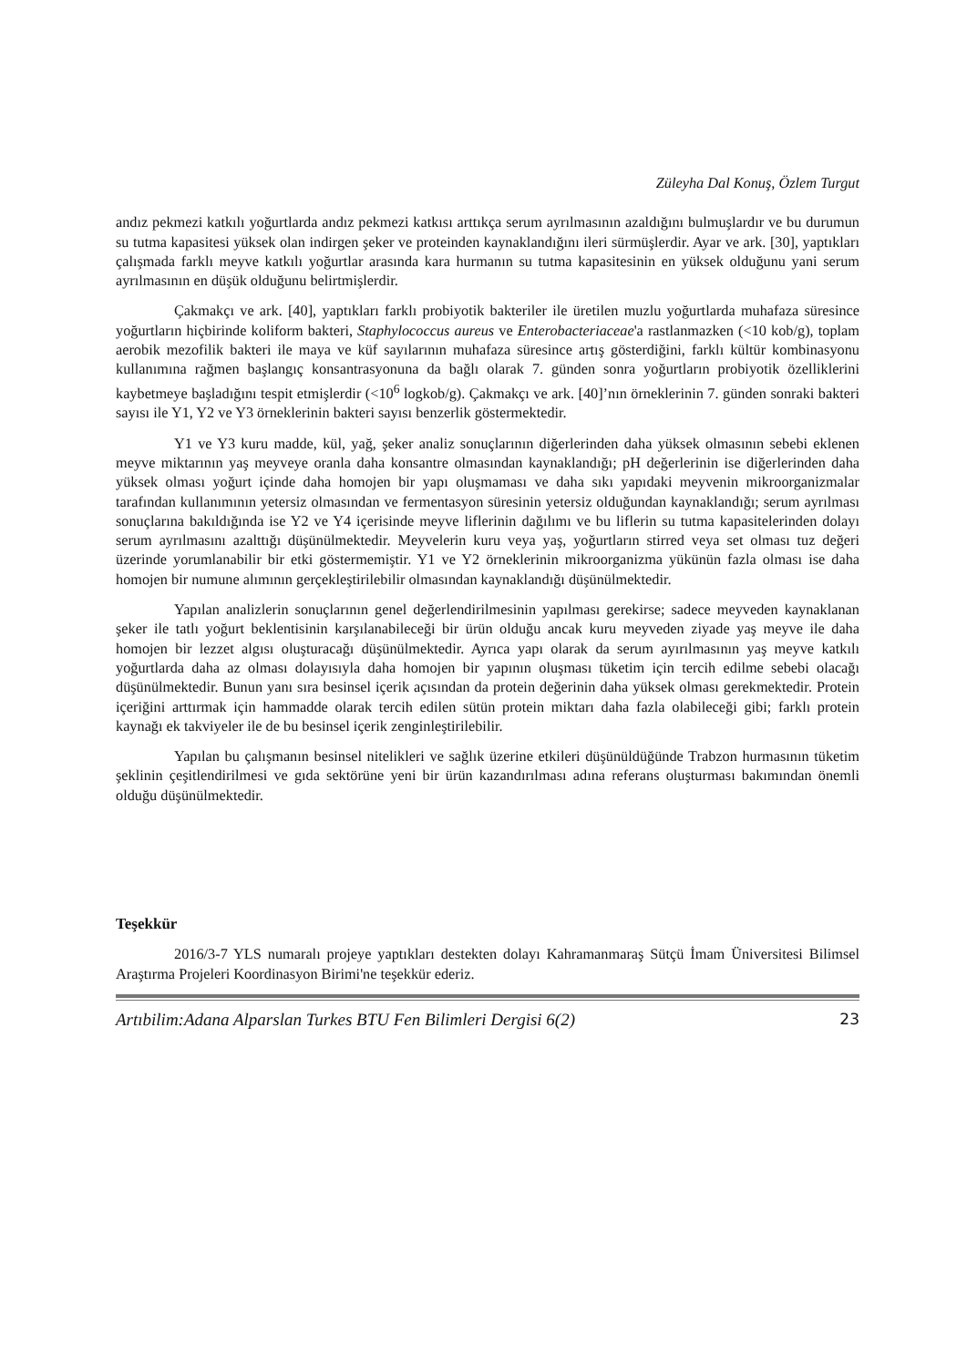Züleyha Dal Konuş, Özlem Turgut
andız pekmezi katkılı yoğurtlarda andız pekmezi katkısı arttıkça serum ayrılmasının azaldığını bulmuşlardır ve bu durumun su tutma kapasitesi yüksek olan indirgen şeker ve proteinden kaynaklandığını ileri sürmüşlerdir. Ayar ve ark. [30], yaptıkları çalışmada farklı meyve katkılı yoğurtlar arasında kara hurmanın su tutma kapasitesinin en yüksek olduğunu yani serum ayrılmasının en düşük olduğunu belirtmişlerdir.
Çakmakçı ve ark. [40], yaptıkları farklı probiyotik bakteriler ile üretilen muzlu yoğurtlarda muhafaza süresince yoğurtların hiçbirinde koliform bakteri, Staphylococcus aureus ve Enterobacteriaceae'a rastlanmazken (<10 kob/g), toplam aerobik mezofilik bakteri ile maya ve küf sayılarının muhafaza süresince artış gösterdiğini, farklı kültür kombinasyonu kullanımına rağmen başlangıç konsantrasyonuna da bağlı olarak 7. günden sonra yoğurtların probiyotik özelliklerini kaybetmeye başladığını tespit etmişlerdir (<10<sup>6</sup> logkob/g). Çakmakçı ve ark. [40]’nın örneklerinin 7. günden sonraki bakteri sayısı ile Y1, Y2 ve Y3 örneklerinin bakteri sayısı benzerlik göstermektedir.
Y1 ve Y3 kuru madde, kül, yağ, şeker analiz sonuçlarının diğerlerinden daha yüksek olmasının sebebi eklenen meyve miktarının yaş meyveye oranla daha konsantre olmasından kaynaklandığı; pH değerlerinin ise diğerlerinden daha yüksek olması yoğurt içinde daha homojen bir yapı oluşmaması ve daha sıkı yapıdaki meyvenin mikroorganizmalar tarafından kullanımının yetersiz olmasından ve fermentasyon süresinin yetersiz olduğundan kaynaklandığı; serum ayrılması sonuçlarına bakıldığında ise Y2 ve Y4 içerisinde meyve liflerinin dağılımı ve bu liflerin su tutma kapasitelerinden dolayı serum ayrılmasını azalttığı düşünülmektedir. Meyvelerin kuru veya yaş, yoğurtların stirred veya set olması tuz değeri üzerinde yorumlanabilir bir etki göstermemiştir. Y1 ve Y2 örneklerinin mikroorganizma yükünün fazla olması ise daha homojen bir numune alımının gerçekleştirilebilir olmasından kaynaklandığı düşünülmektedir.
Yapılan analizlerin sonuçlarının genel değerlendirilmesinin yapılması gerekirse; sadece meyveden kaynaklanan şeker ile tatlı yoğurt beklentisinin karşılanabileceği bir ürün olduğu ancak kuru meyveden ziyade yaş meyve ile daha homojen bir lezzet algısı oluşturacağı düşünülmektedir. Ayrıca yapı olarak da serum ayırılmasının yaş meyve katkılı yoğurtlarda daha az olması dolayısıyla daha homojen bir yapının oluşması tüketim için tercih edilme sebebi olacağı düşünülmektedir. Bunun yanı sıra besinsel içerik açısından da protein değerinin daha yüksek olması gerekmektedir. Protein içeriğini arttırmak için hammadde olarak tercih edilen sütün protein miktarı daha fazla olabileceği gibi; farklı protein kaynağı ek takviyeler ile de bu besinsel içerik zenginleştirilebilir.
Yapılan bu çalışmanın besinsel nitelikleri ve sağlık üzerine etkileri düşünüldüğünde Trabzon hurmasının tüketim şeklinin çeşitlendirilmesi ve gıda sektörüne yeni bir ürün kazandırılması adına referans oluşturması bakımından önemli olduğu düşünülmektedir.
Teşekkür
2016/3-7 YLS numaralı projeye yaptıkları destekten dolayı Kahramanmaraş Sütçü İmam Üniversitesi Bilimsel Araştırma Projeleri Koordinasyon Birimi'ne teşekkür ederiz.
Artıbilim:Adana Alparslan Turkes BTU Fen Bilimleri Dergisi 6(2) 23